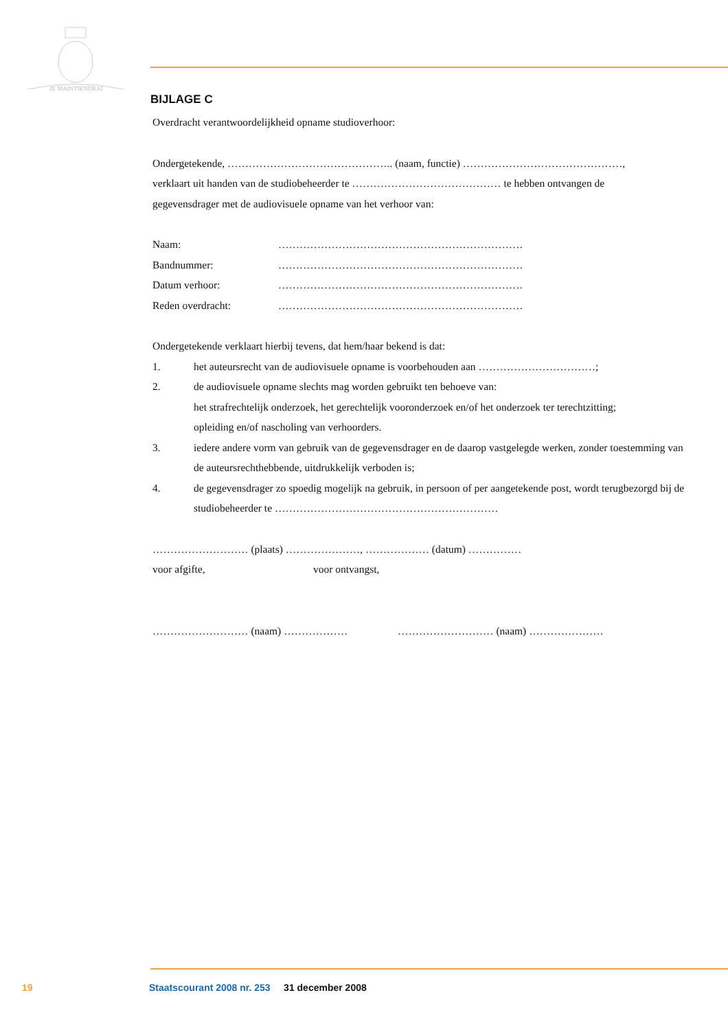JE MAINTIENDRAI
BIJLAGE C
Overdracht verantwoordelijkheid opname studioverhoor:
Ondergetekende, ……………………………………….. (naam, functie) ………………………………………,
verklaart uit handen van de studiobeheerder te …………………………………… te hebben ontvangen de
gegevensdrager met de audiovisuele opname van het verhoor van:
Naam: ……………………………………………………………
Bandnummer: ……………………………………………………………
Datum verhoor: ……………………………………………………………
Reden overdracht: ……………………………………………………………
Ondergetekende verklaart hierbij tevens, dat hem/haar bekend is dat:
1. het auteursrecht van de audiovisuele opname is voorbehouden aan ……………………………;
2. de audiovisuele opname slechts mag worden gebruikt ten behoeve van:
het strafrechtelijk onderzoek, het gerechtelijk vooronderzoek en/of het onderzoek ter terechtzitting;
opleiding en/of nascholing van verhoorders.
3. iedere andere vorm van gebruik van de gegevensdrager en de daarop vastgelegde werken, zonder toestemming van de auteursrechthebbende, uitdrukkelijk verboden is;
4. de gegevensdrager zo spoedig mogelijk na gebruik, in persoon of per aangetekende post, wordt terugbezorgd bij de studiobeheerder te ………………………………………………………
……………………… (plaats) …………………, ……………… (datum) ……………
voor afgifte, voor ontvangst,
……………………… (naam) ……………… ……………………… (naam) …………………
19 Staatscourant 2008 nr. 253 31 december 2008